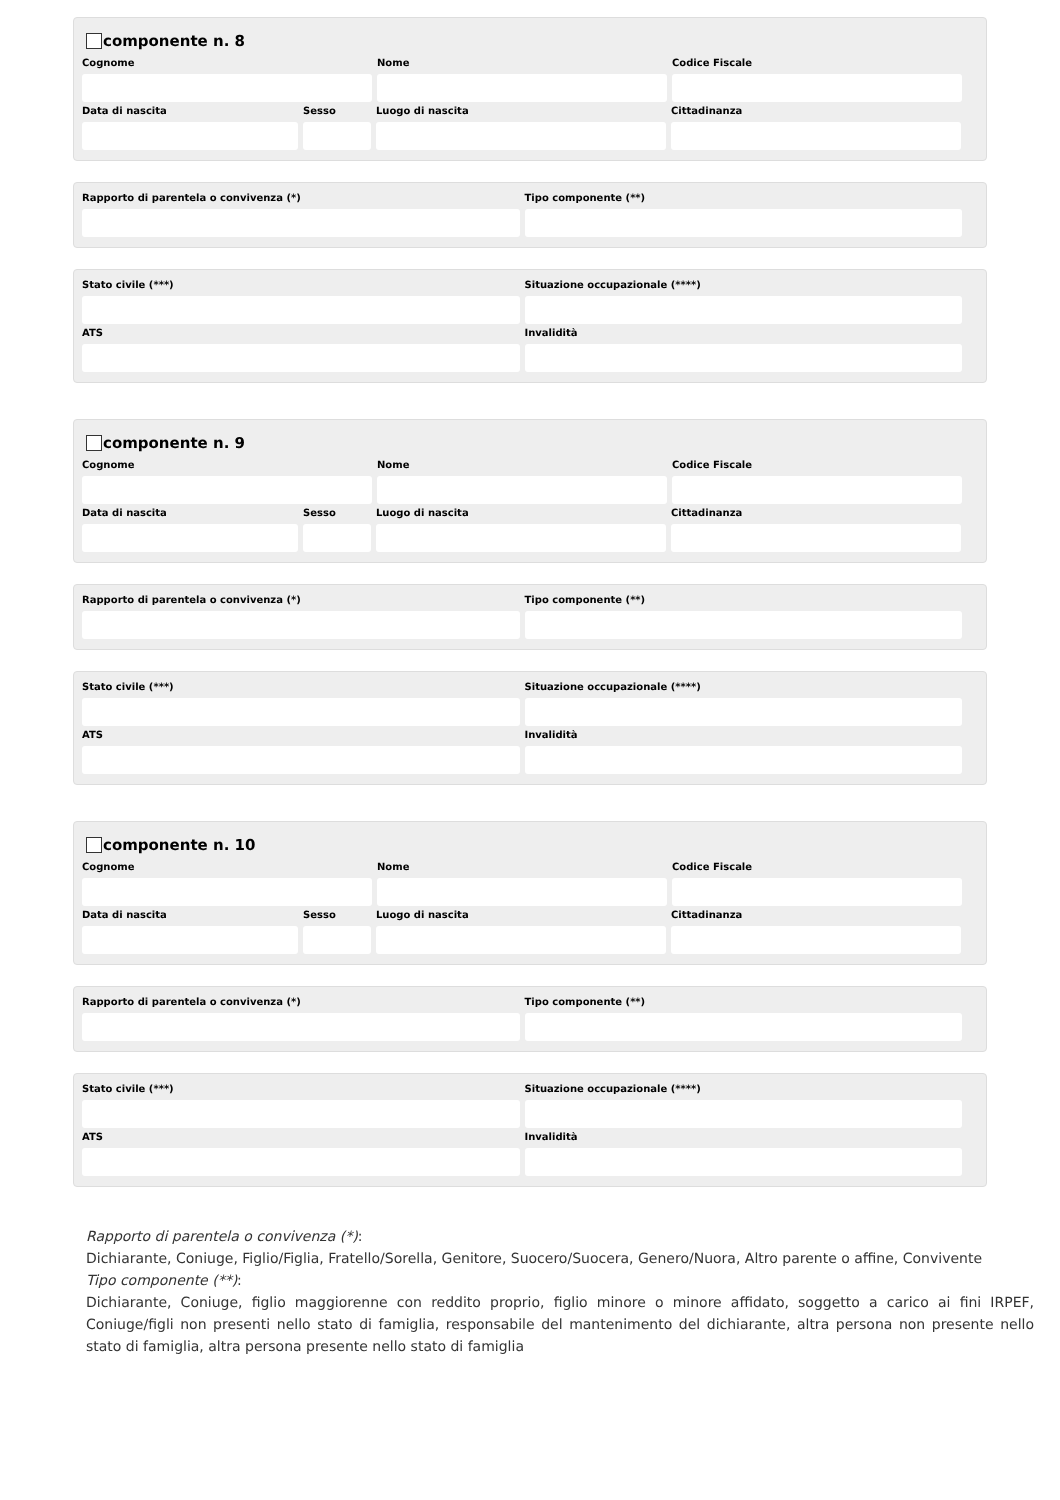componente n. 8
Cognome Nome Codice Fiscale
Data di nascita Sesso Luogo di nascita Cittadinanza
Rapporto di parentela o convivenza (*) Tipo componente (**)
Stato civile (***) Situazione occupazionale (****)
ATS Invalidità
componente n. 9
Cognome Nome Codice Fiscale
Data di nascita Sesso Luogo di nascita Cittadinanza
Rapporto di parentela o convivenza (*) Tipo componente (**)
Stato civile (***) Situazione occupazionale (****)
ATS Invalidità
componente n. 10
Cognome Nome Codice Fiscale
Data di nascita Sesso Luogo di nascita Cittadinanza
Rapporto di parentela o convivenza (*) Tipo componente (**)
Stato civile (***) Situazione occupazionale (****)
ATS Invalidità
Rapporto di parentela o convivenza (*):
Dichiarante, Coniuge, Figlio/Figlia, Fratello/Sorella, Genitore, Suocero/Suocera, Genero/Nuora, Altro parente o affine, Convivente
Tipo componente (**):
Dichiarante, Coniuge, figlio maggiorenne con reddito proprio, figlio minore o minore affidato, soggetto a carico ai fini IRPEF, Coniuge/figli non presenti nello stato di famiglia, responsabile del mantenimento del dichiarante, altra persona non presente nello stato di famiglia, altra persona presente nello stato di famiglia